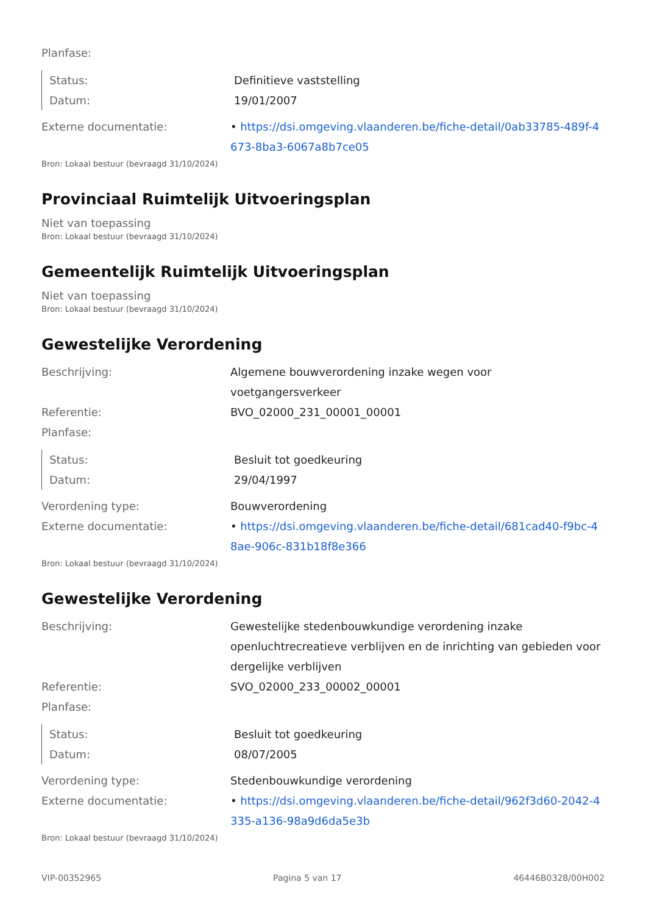Planfase:
Status: Definitieve vaststelling
Datum: 19/01/2007
Externe documentatie: • https://dsi.omgeving.vlaanderen.be/fiche-detail/0ab33785-489f-4673-8ba3-6067a8b7ce05
Bron: Lokaal bestuur (bevraagd 31/10/2024)
Provinciaal Ruimtelijk Uitvoeringsplan
Niet van toepassing
Bron: Lokaal bestuur (bevraagd 31/10/2024)
Gemeentelijk Ruimtelijk Uitvoeringsplan
Niet van toepassing
Bron: Lokaal bestuur (bevraagd 31/10/2024)
Gewestelijke Verordening
Beschrijving: Algemene bouwverordening inzake wegen voor voetgangersverkeer
Referentie: BVO_02000_231_00001_00001
Planfase:
Status: Besluit tot goedkeuring
Datum: 29/04/1997
Verordening type: Bouwverordening
Externe documentatie: • https://dsi.omgeving.vlaanderen.be/fiche-detail/681cad40-f9bc-48ae-906c-831b18f8e366
Bron: Lokaal bestuur (bevraagd 31/10/2024)
Gewestelijke Verordening
Beschrijving: Gewestelijke stedenbouwkundige verordening inzake openluchtrecreatieve verblijven en de inrichting van gebieden voor dergelijke verblijven
Referentie: SVO_02000_233_00002_00001
Planfase:
Status: Besluit tot goedkeuring
Datum: 08/07/2005
Verordening type: Stedenbouwkundige verordening
Externe documentatie: • https://dsi.omgeving.vlaanderen.be/fiche-detail/962f3d60-2042-4335-a136-98a9d6da5e3b
Bron: Lokaal bestuur (bevraagd 31/10/2024)
VIP-00352965 Pagina 5 van 17 46446B0328/00H002